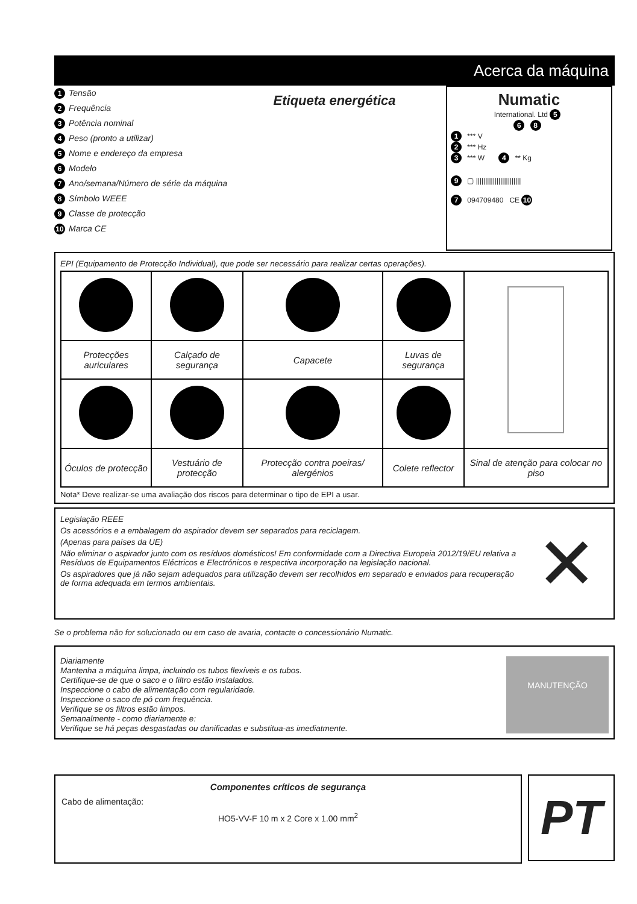Acerca da máquina
1 Tensão
2 Frequência
3 Potência nominal
4 Peso (pronto a utilizar)
5 Nome e endereço da empresa
6 Modelo
7 Ano/semana/Número de série da máquina
8 Símbolo WEEE
9 Classe de protecção
10 Marca CE
Etiqueta energética
Numatic
International. Ltd 5
6 8
1 *** V
2 *** Hz
3 *** W 4 ** Kg
9 ▢ ||||||||||||||||||||||||
7 094709480 CE 10
EPI (Equipamento de Protecção Individual), que pode ser necessário para realizar certas operações).
| Protecções auriculares | Calçado de segurança | Capacete | Luvas de segurança | |
| Óculos de protecção | Vestuário de protecção | Protecção contra poeiras/ alergénios | Colete reflector | Sinal de atenção para colocar no piso |
Nota* Deve realizar-se uma avaliação dos riscos para determinar o tipo de EPI a usar.
Legislação REEE
Os acessórios e a embalagem do aspirador devem ser separados para reciclagem.
(Apenas para países da UE)
Não eliminar o aspirador junto com os resíduos domésticos! Em conformidade com a Directiva Europeia 2012/19/EU relativa a Resíduos de Equipamentos Eléctricos e Electrónicos e respectiva incorporação na legislação nacional.
Os aspiradores que já não sejam adequados para utilização devem ser recolhidos em separado e enviados para recuperação de forma adequada em termos ambientais.
✕
Se o problema não for solucionado ou em caso de avaria, contacte o concessionário Numatic.
Diariamente
Mantenha a máquina limpa, incluindo os tubos flexíveis e os tubos.
Certifique-se de que o saco e o filtro estão instalados.
Inspeccione o cabo de alimentação com regularidade.
Inspeccione o saco de pó com frequência.
Verifique se os filtros estão limpos.
Semanalmente - como diariamente e:
Verifique se há peças desgastadas ou danificadas e substitua-as imediatmente.
MANUTENÇÃO
Componentes críticos de segurança
Cabo de alimentação:
HO5-VV-F 10 m x 2 Core x 1.00 mm<sup>2</sup>
PT